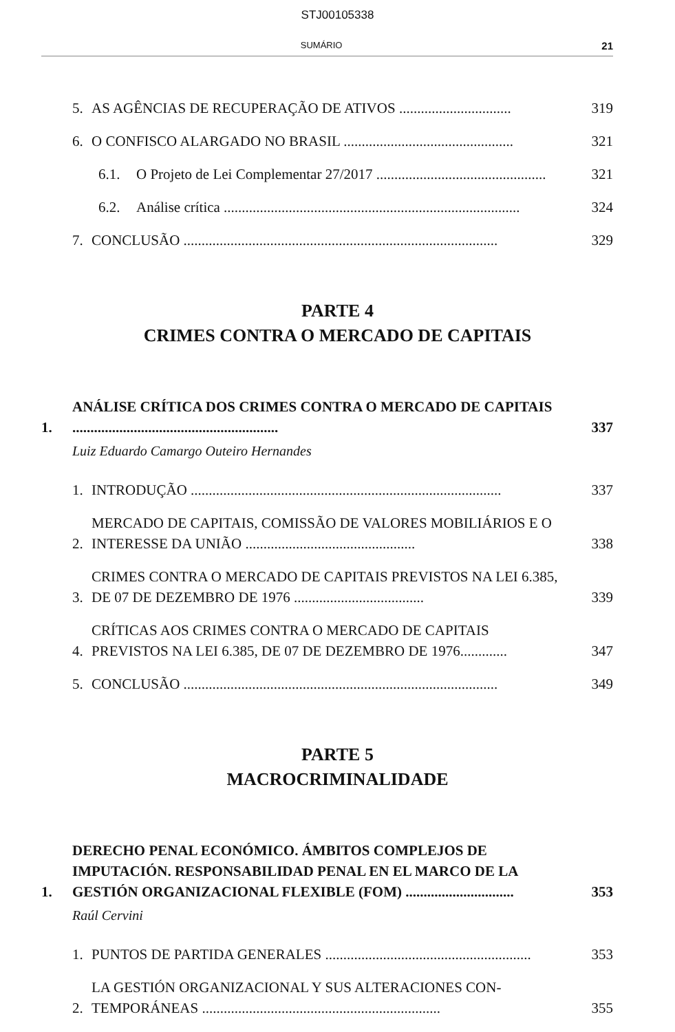STJ00105338
SUMÁRIO 21
5. AS AGÊNCIAS DE RECUPERAÇÃO DE ATIVOS ............................... 319
6. O CONFISCO ALARGADO NO BRASIL ............................................... 321
6.1. O Projeto de Lei Complementar 27/2017 ............................................... 321
6.2. Análise crítica .................................................................................. 324
7. CONCLUSÃO ....................................................................................... 329
PARTE 4
CRIMES CONTRA O MERCADO DE CAPITAIS
1. ANÁLISE CRÍTICA DOS CRIMES CONTRA O MERCADO DE CAPITAIS ......................................................... 337
Luiz Eduardo Camargo Outeiro Hernandes
1. INTRODUÇÃO ...................................................................................... 337
2. MERCADO DE CAPITAIS, COMISSÃO DE VALORES MOBILIÁRIOS E O INTERESSE DA UNIÃO ............................................... 338
3. CRIMES CONTRA O MERCADO DE CAPITAIS PREVISTOS NA LEI 6.385, DE 07 DE DEZEMBRO DE 1976 .................................... 339
4. CRÍTICAS AOS CRIMES CONTRA O MERCADO DE CAPITAIS PREVISTOS NA LEI 6.385, DE 07 DE DEZEMBRO DE 1976............. 347
5. CONCLUSÃO ....................................................................................... 349
PARTE 5
MACROCRIMINALIDADE
1. DERECHO PENAL ECONÓMICO. ÁMBITOS COMPLEJOS DE IMPUTACIÓN. RESPONSABILIDAD PENAL EN EL MARCO DE LA GESTIÓN ORGANIZACIONAL FLEXIBLE (FOM) .............................. 353
Raúl Cervini
1. PUNTOS DE PARTIDA GENERALES ......................................................... 353
2. LA GESTIÓN ORGANIZACIONAL Y SUS ALTERACIONES CON-TEMPORÁNEAS .................................................................. 355